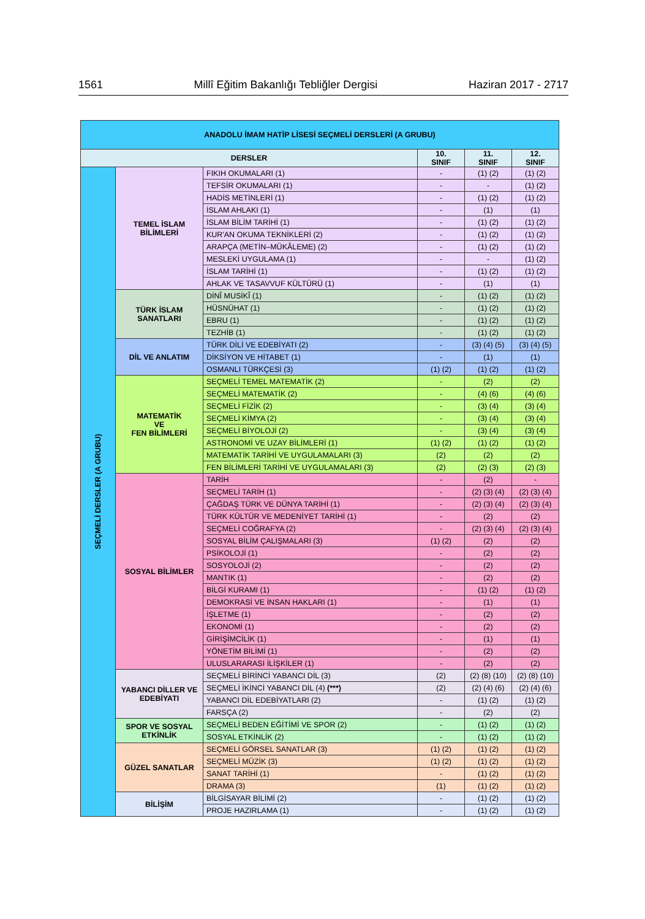1561 Millî Eğitim Bakanlığı Tebliğler Dergisi Haziran 2017 - 2717
| ANADOLU İMAM HATİP LİSESİ SEÇMELİ DERSLERİ (A GRUBU) | | | | | |
| DERSLER | | | 10. SINIF | 11. SINIF | 12. SINIF |
| SEÇMELİ DERSLER (A GRUBU) | TEMEL İSLAM BİLİMLERİ | FIKIH OKUMALARI (1) | - | (1) (2) | (1) (2) |
| | | TEFSİR OKUMALARI (1) | - | - | (1) (2) |
| | | HADİS METİNLERİ (1) | - | (1) (2) | (1) (2) |
| | | İSLAM AHLAKI (1) | - | (1) | (1) |
| | | İSLAM BİLİM TARİHİ (1) | - | (1) (2) | (1) (2) |
| | | KUR'AN OKUMA TEKNİKLERİ (2) | - | (1) (2) | (1) (2) |
| | | ARAPÇA (METİN–MÜKÂLEME) (2) | - | (1) (2) | (1) (2) |
| | | MESLEKİ UYGULAMA (1) | - | - | (1) (2) |
| | | İSLAM TARİHİ (1) | - | (1) (2) | (1) (2) |
| | | AHLAK VE TASAVVUF KÜLTÜRÜ (1) | - | (1) | (1) |
| | TÜRK İSLAM SANATLARI | DİNÎ MUSİKÎ (1) | - | (1) (2) | (1) (2) |
| | | HÜSNÜHAT (1) | - | (1) (2) | (1) (2) |
| | | EBRU (1) | - | (1) (2) | (1) (2) |
| | | TEZHİB (1) | - | (1) (2) | (1) (2) |
| | DİL VE ANLATIM | TÜRK DİLİ VE EDEBİYATI (2) | - | (3) (4) (5) | (3) (4) (5) |
| | | DİKSİYON VE HİTABET (1) | - | (1) | (1) |
| | | OSMANLI TÜRKÇESİ (3) | (1) (2) | (1) (2) | (1) (2) |
| | MATEMATİK VE FEN BİLİMLERİ | SEÇMELİ TEMEL MATEMATİK (2) | - | (2) | (2) |
| | | SEÇMELİ MATEMATİK (2) | - | (4) (6) | (4) (6) |
| | | SEÇMELİ FİZİK (2) | - | (3) (4) | (3) (4) |
| | | SEÇMELİ KİMYA (2) | - | (3) (4) | (3) (4) |
| | | SEÇMELİ BİYOLOJİ (2) | - | (3) (4) | (3) (4) |
| | | ASTRONOMİ VE UZAY BİLİMLERİ (1) | (1) (2) | (1) (2) | (1) (2) |
| | | MATEMATİK TARİHİ VE UYGULAMALARI (3) | (2) | (2) | (2) |
| | | FEN BİLİMLERİ TARİHİ VE UYGULAMALARI (3) | (2) | (2) (3) | (2) (3) |
| | SOSYAL BİLİMLER | TARİH | - | (2) | - |
| | | SEÇMELİ TARİH (1) | - | (2) (3) (4) | (2) (3) (4) |
| | | ÇAĞDAŞ TÜRK VE DÜNYA TARİHİ (1) | - | (2) (3) (4) | (2) (3) (4) |
| | | TÜRK KÜLTÜR VE MEDENİYET TARİHİ (1) | - | (2) | (2) |
| | | SEÇMELİ COĞRAFYA (2) | - | (2) (3) (4) | (2) (3) (4) |
| | | SOSYAL BİLİM ÇALIŞMALARI (3) | (1) (2) | (2) | (2) |
| | | PSİKOLOJİ (1) | - | (2) | (2) |
| | | SOSYOLOJİ (2) | - | (2) | (2) |
| | | MANTIK (1) | - | (2) | (2) |
| | | BİLGİ KURAMI (1) | - | (1) (2) | (1) (2) |
| | | DEMOKRASİ VE İNSAN HAKLARI (1) | - | (1) | (1) |
| | | İŞLETME (1) | - | (2) | (2) |
| | | EKONOMİ (1) | - | (2) | (2) |
| | | GİRİŞİMCİLİK (1) | - | (1) | (1) |
| | | YÖNETİM BİLİMİ (1) | - | (2) | (2) |
| | | ULUSLARARASI İLİŞKİLER (1) | - | (2) | (2) |
| | YABANCI DİLLER VE EDEBİYATI | SEÇMELİ BİRİNCİ YABANCI DİL (3) | (2) | (2) (8) (10) | (2) (8) (10) |
| | | SEÇMELİ İKİNCİ YABANCI DİL (4) (***) | (2) | (2) (4) (6) | (2) (4) (6) |
| | | YABANCI DİL EDEBİYATLARI (2) | - | (1) (2) | (1) (2) |
| | | FARSÇA (2) | - | (2) | (2) |
| | SPOR VE SOSYAL ETKİNLİK | SEÇMELİ BEDEN EĞİTİMİ VE SPOR (2) | - | (1) (2) | (1) (2) |
| | | SOSYAL ETKİNLİK (2) | - | (1) (2) | (1) (2) |
| | GÜZEL SANATLAR | SEÇMELİ GÖRSEL SANATLAR (3) | (1) (2) | (1) (2) | (1) (2) |
| | | SEÇMELİ MÜZİK (3) | (1) (2) | (1) (2) | (1) (2) |
| | | SANAT TARİHİ (1) | - | (1) (2) | (1) (2) |
| | | DRAMA (3) | (1) | (1) (2) | (1) (2) |
| | BİLİŞİM | BİLGİSAYAR BİLİMİ (2) | - | (1) (2) | (1) (2) |
| | | PROJE HAZIRLAMA (1) | - | (1) (2) | (1) (2) |